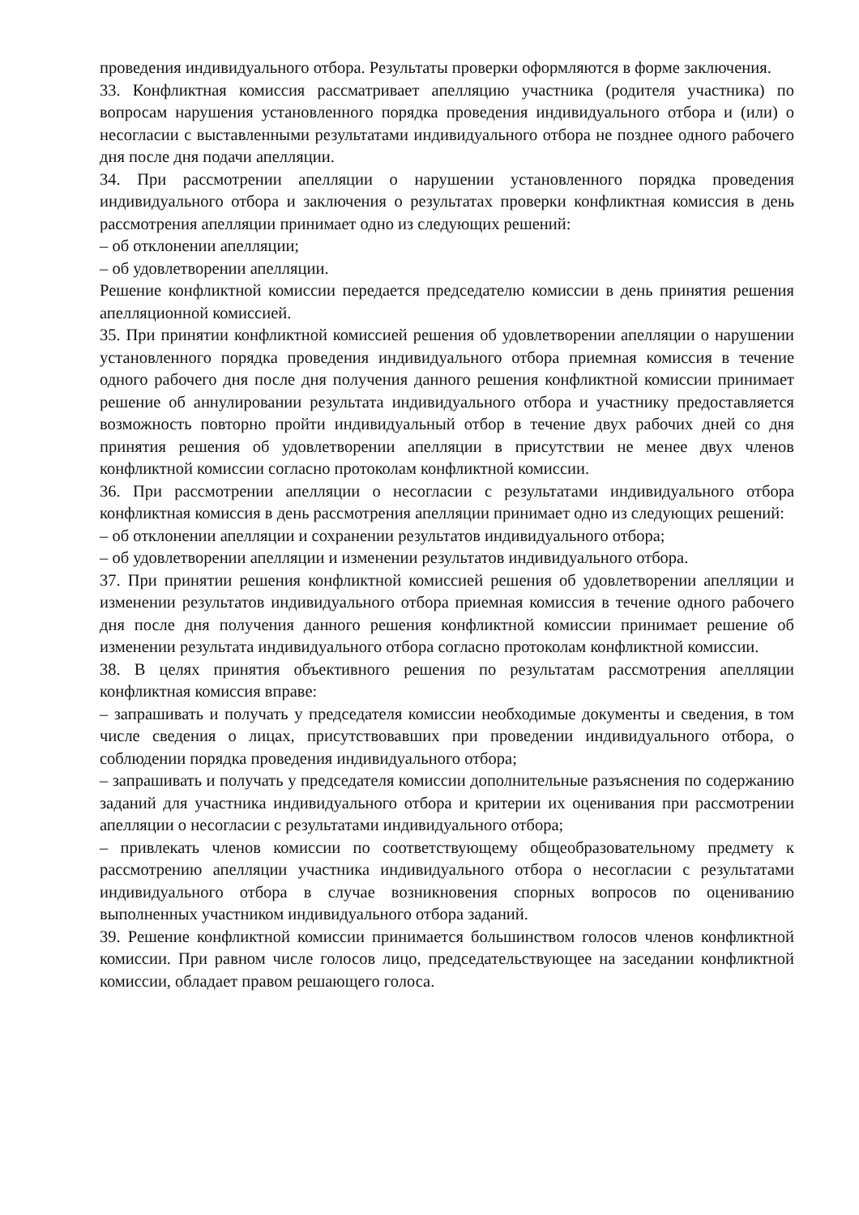проведения индивидуального отбора. Результаты проверки оформляются в форме заключения.
33. Конфликтная комиссия рассматривает апелляцию участника (родителя участника) по вопросам нарушения установленного порядка проведения индивидуального отбора и (или) о несогласии с выставленными результатами индивидуального отбора не позднее одного рабочего дня после дня подачи апелляции.
34. При рассмотрении апелляции о нарушении установленного порядка проведения индивидуального отбора и заключения о результатах проверки конфликтная комиссия в день рассмотрения апелляции принимает одно из следующих решений:
– об отклонении апелляции;
– об удовлетворении апелляции.
Решение конфликтной комиссии передается председателю комиссии в день принятия решения апелляционной комиссией.
35. При принятии конфликтной комиссией решения об удовлетворении апелляции о нарушении установленного порядка проведения индивидуального отбора приемная комиссия в течение одного рабочего дня после дня получения данного решения конфликтной комиссии принимает решение об аннулировании результата индивидуального отбора и участнику предоставляется возможность повторно пройти индивидуальный отбор в течение двух рабочих дней со дня принятия решения об удовлетворении апелляции в присутствии не менее двух членов конфликтной комиссии согласно протоколам конфликтной комиссии.
36. При рассмотрении апелляции о несогласии с результатами индивидуального отбора конфликтная комиссия в день рассмотрения апелляции принимает одно из следующих решений:
– об отклонении апелляции и сохранении результатов индивидуального отбора;
– об удовлетворении апелляции и изменении результатов индивидуального отбора.
37. При принятии решения конфликтной комиссией решения об удовлетворении апелляции и изменении результатов индивидуального отбора приемная комиссия в течение одного рабочего дня после дня получения данного решения конфликтной комиссии принимает решение об изменении результата индивидуального отбора согласно протоколам конфликтной комиссии.
38. В целях принятия объективного решения по результатам рассмотрения апелляции конфликтная комиссия вправе:
– запрашивать и получать у председателя комиссии необходимые документы и сведения, в том числе сведения о лицах, присутствовавших при проведении индивидуального отбора, о соблюдении порядка проведения индивидуального отбора;
– запрашивать и получать у председателя комиссии дополнительные разъяснения по содержанию заданий для участника индивидуального отбора и критерии их оценивания при рассмотрении апелляции о несогласии с результатами индивидуального отбора;
– привлекать членов комиссии по соответствующему общеобразовательному предмету к рассмотрению апелляции участника индивидуального отбора о несогласии с результатами индивидуального отбора в случае возникновения спорных вопросов по оцениванию выполненных участником индивидуального отбора заданий.
39. Решение конфликтной комиссии принимается большинством голосов членов конфликтной комиссии. При равном числе голосов лицо, председательствующее на заседании конфликтной комиссии, обладает правом решающего голоса.